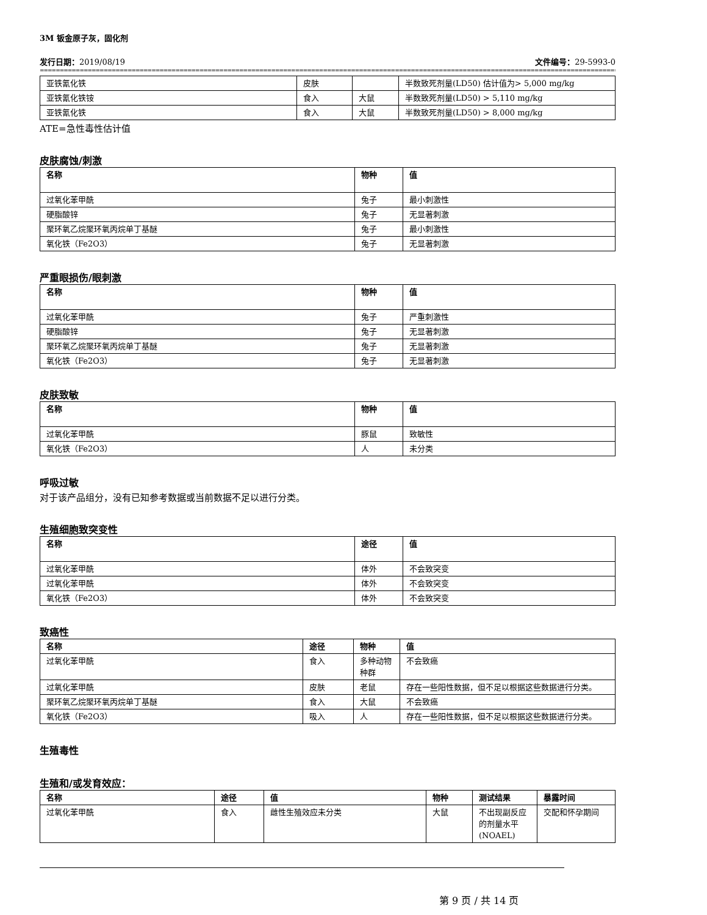3M 钣金原子灰，固化剂
发行日期：2019/08/19 文件编号：29-5993-0
==================================================================================================================================================================================================================
| 亚铁氰化铁 | 皮肤 | | 半数致死剂量(LD50) 估计值为> 5,000 mg/kg |
| 亚铁氰化铁铵 | 食入 | 大鼠 | 半数致死剂量(LD50) > 5,110 mg/kg |
| 亚铁氰化铁 | 食入 | 大鼠 | 半数致死剂量(LD50) > 8,000 mg/kg |
ATE=急性毒性估计值
皮肤腐蚀/刺激
| 名称 | 物种 | 值 |
| --- | --- | --- |
| 过氧化苯甲酰 | 兔子 | 最小刺激性 |
| 硬脂酸锌 | 兔子 | 无显著刺激 |
| 聚环氧乙烷聚环氧丙烷单丁基醚 | 兔子 | 最小刺激性 |
| 氧化铁（Fe2O3） | 兔子 | 无显著刺激 |
严重眼损伤/眼刺激
| 名称 | 物种 | 值 |
| --- | --- | --- |
| 过氧化苯甲酰 | 兔子 | 严重刺激性 |
| 硬脂酸锌 | 兔子 | 无显著刺激 |
| 聚环氧乙烷聚环氧丙烷单丁基醚 | 兔子 | 无显著刺激 |
| 氧化铁（Fe2O3） | 兔子 | 无显著刺激 |
皮肤致敏
| 名称 | 物种 | 值 |
| --- | --- | --- |
| 过氧化苯甲酰 | 豚鼠 | 致敏性 |
| 氧化铁（Fe2O3） | 人 | 未分类 |
呼吸过敏
对于该产品组分，没有已知参考数据或当前数据不足以进行分类。
生殖细胞致突变性
| 名称 | 途径 | 值 |
| --- | --- | --- |
| 过氧化苯甲酰 | 体外 | 不会致突变 |
| 过氧化苯甲酰 | 体外 | 不会致突变 |
| 氧化铁（Fe2O3） | 体外 | 不会致突变 |
致癌性
| 名称 | 途径 | 物种 | 值 |
| --- | --- | --- | --- |
| 过氧化苯甲酰 | 食入 | 多种动物种群 | 不会致癌 |
| 过氧化苯甲酰 | 皮肤 | 老鼠 | 存在一些阳性数据，但不足以根据这些数据进行分类。 |
| 聚环氧乙烷聚环氧丙烷单丁基醚 | 食入 | 大鼠 | 不会致癌 |
| 氧化铁（Fe2O3） | 吸入 | 人 | 存在一些阳性数据，但不足以根据这些数据进行分类。 |
生殖毒性
生殖和/或发育效应：
| 名称 | 途径 | 值 | 物种 | 测试结果 | 暴露时间 |
| --- | --- | --- | --- | --- | --- |
| 过氧化苯甲酰 | 食入 | 雌性生殖效应未分类 | 大鼠 | 不出现副反应的剂量水平(NOAEL) | 交配和怀孕期间 |
第 9 页 / 共 14 页